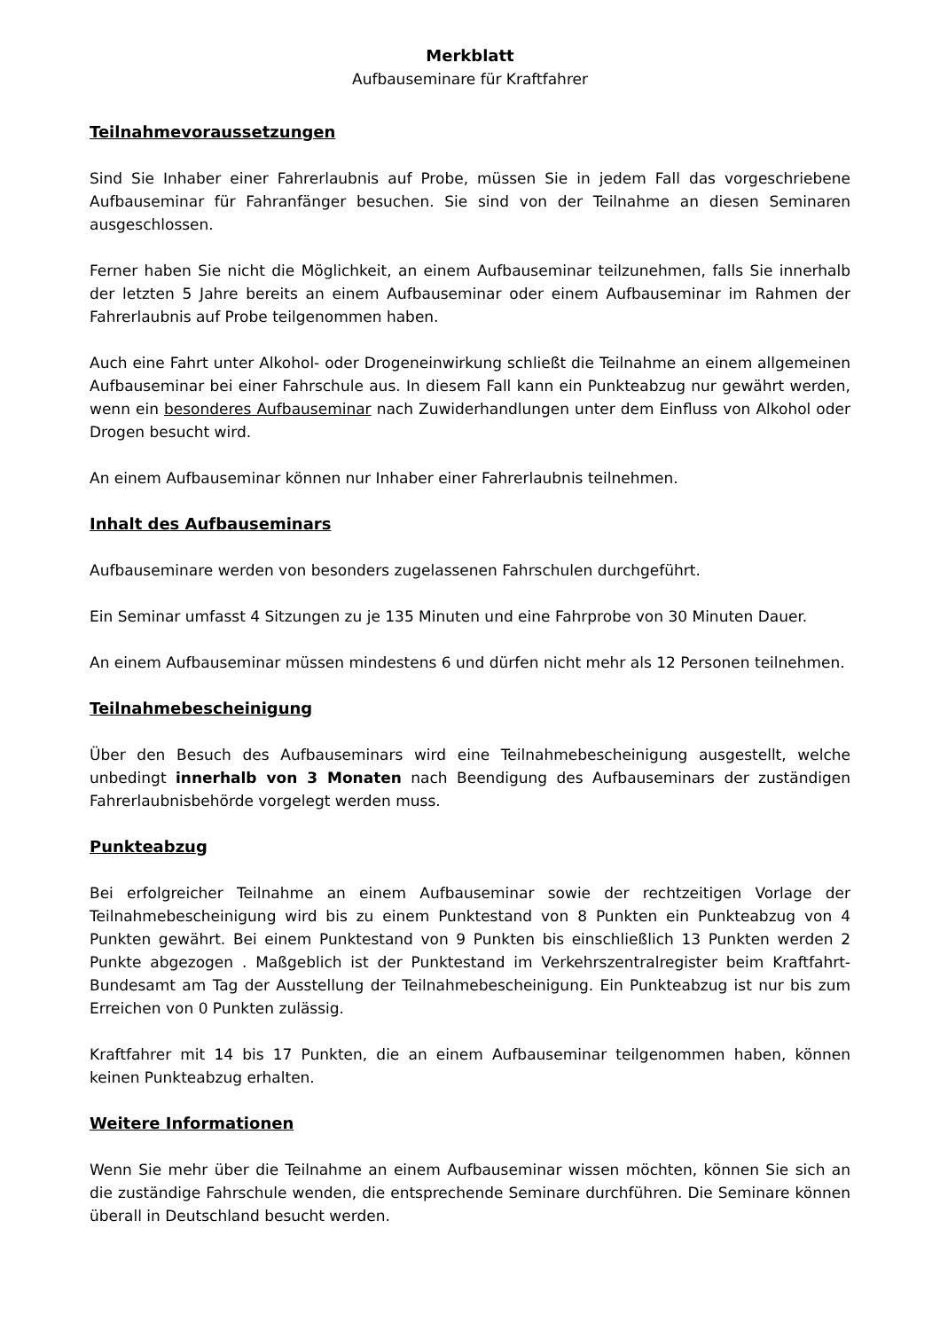Merkblatt
Aufbauseminare für Kraftfahrer
Teilnahmevoraussetzungen
Sind Sie Inhaber einer Fahrerlaubnis auf Probe, müssen Sie in jedem Fall das vorgeschriebene Aufbauseminar für Fahranfänger besuchen. Sie sind von der Teilnahme an diesen Seminaren ausgeschlossen.
Ferner haben Sie nicht die Möglichkeit, an einem Aufbauseminar teilzunehmen, falls Sie innerhalb der letzten 5 Jahre bereits an einem Aufbauseminar oder einem Aufbauseminar im Rahmen der Fahrerlaubnis auf Probe teilgenommen haben.
Auch eine Fahrt unter Alkohol- oder Drogeneinwirkung schließt die Teilnahme an einem allgemeinen Aufbauseminar bei einer Fahrschule aus. In diesem Fall kann ein Punkteabzug nur gewährt werden, wenn ein besonderes Aufbauseminar nach Zuwiderhandlungen unter dem Einfluss von Alkohol oder Drogen besucht wird.
An einem Aufbauseminar können nur Inhaber einer Fahrerlaubnis teilnehmen.
Inhalt des Aufbauseminars
Aufbauseminare werden von besonders zugelassenen Fahrschulen durchgeführt.
Ein Seminar umfasst 4 Sitzungen zu je 135 Minuten und eine Fahrprobe von 30 Minuten Dauer.
An einem Aufbauseminar müssen mindestens 6 und dürfen nicht mehr als 12 Personen teilnehmen.
Teilnahmebescheinigung
Über den Besuch des Aufbauseminars wird eine Teilnahmebescheinigung ausgestellt, welche unbedingt innerhalb von 3 Monaten nach Beendigung des Aufbauseminars der zuständigen Fahrerlaubnisbehörde vorgelegt werden muss.
Punkteabzug
Bei erfolgreicher Teilnahme an einem Aufbauseminar sowie der rechtzeitigen Vorlage der Teilnahmebescheinigung wird bis zu einem Punktestand von 8 Punkten ein Punkteabzug von 4 Punkten gewährt. Bei einem Punktestand von 9 Punkten bis einschließlich 13 Punkten werden 2 Punkte abgezogen . Maßgeblich ist der Punktestand im Verkehrszentralregister beim Kraftfahrt-Bundesamt am Tag der Ausstellung der Teilnahmebescheinigung. Ein Punkteabzug ist nur bis zum Erreichen von 0 Punkten zulässig.
Kraftfahrer mit 14 bis 17 Punkten, die an einem Aufbauseminar teilgenommen haben, können keinen Punkteabzug erhalten.
Weitere Informationen
Wenn Sie mehr über die Teilnahme an einem Aufbauseminar wissen möchten, können Sie sich an die zuständige Fahrschule wenden, die entsprechende Seminare durchführen. Die Seminare können überall in Deutschland besucht werden.